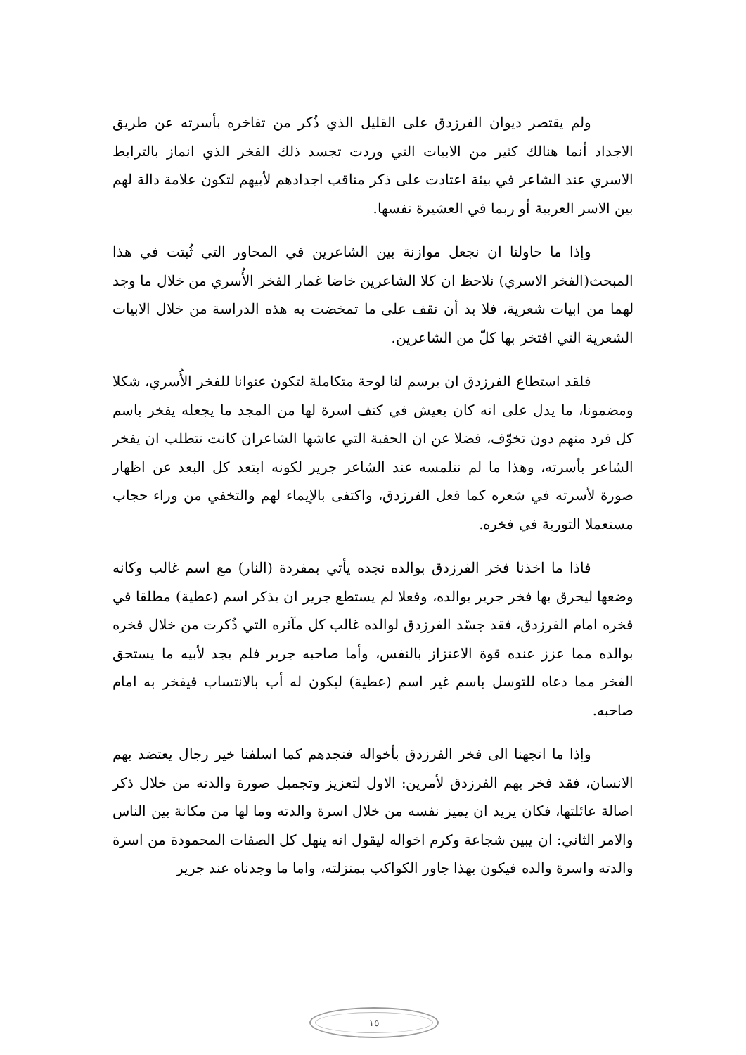ولم يقتصر ديوان الفرزدق على القليل الذي ذُكر من تفاخره بأسرته عن طريق الاجداد أنما هنالك كثير من الابيات التي وردت تجسد ذلك الفخر الذي انماز بالترابط الاسري عند الشاعر في بيئة اعتادت على ذكر مناقب اجدادهم لأبيهم لتكون علامة دالة لهم بين الاسر العربية أو ربما في العشيرة نفسها.
وإذا ما حاولنا ان نجعل موازنة بين الشاعرين في المحاور التي ثُبتت في هذا المبحث(الفخر الاسري) نلاحظ ان كلا الشاعرين خاضا غمار الفخر الأُسري من خلال ما وجد لهما من ابيات شعرية، فلا بد أن نقف على ما تمخضت به هذه الدراسة من خلال الابيات الشعرية التي افتخر بها كلّ من الشاعرين.
فلقد استطاع الفرزدق ان يرسم لنا لوحة متكاملة لتكون عنوانا للفخر الأُسري، شكلا ومضمونا، ما يدل على انه كان يعيش في كنف اسرة لها من المجد ما يجعله يفخر باسم كل فرد منهم دون تخوّف، فضلا عن ان الحقبة التي عاشها الشاعران كانت تتطلب ان يفخر الشاعر بأسرته، وهذا ما لم نتلمسه عند الشاعر جرير لكونه ابتعد كل البعد عن اظهار صورة لأسرته في شعره كما فعل الفرزدق، واكتفى بالإيماء لهم والتخفي من وراء حجاب مستعملا التورية في فخره.
فاذا ما اخذنا فخر الفرزدق بوالده نجده يأتي بمفردة (النار) مع اسم غالب وكانه وضعها ليحرق بها فخر جرير بوالده، وفعلا لم يستطع جرير ان يذكر اسم (عطية) مطلقا في فخره امام الفرزدق، فقد جسّد الفرزدق لوالده غالب كل مآثره التي ذُكرت من خلال فخره بوالده مما عزز عنده قوة الاعتزاز بالنفس، وأما صاحبه جرير فلم يجد لأبيه ما يستحق الفخر مما دعاه للتوسل باسم غير اسم (عطية) ليكون له أب بالانتساب فيفخر به امام صاحبه.
وإذا ما اتجهنا الى فخر الفرزدق بأخواله فنجدهم كما اسلفنا خير رجال يعتضد بهم الانسان، فقد فخر بهم الفرزدق لأمرين: الاول لتعزيز وتجميل صورة والدته من خلال ذكر اصالة عائلتها، فكان يريد ان يميز نفسه من خلال اسرة والدته وما لها من مكانة بين الناس والامر الثاني: ان يبين شجاعة وكرم اخواله ليقول انه ينهل كل الصفات المحمودة من اسرة والدته واسرة والده فيكون بهذا جاور الكواكب بمنزلته، واما ما وجدناه عند جرير
١٥